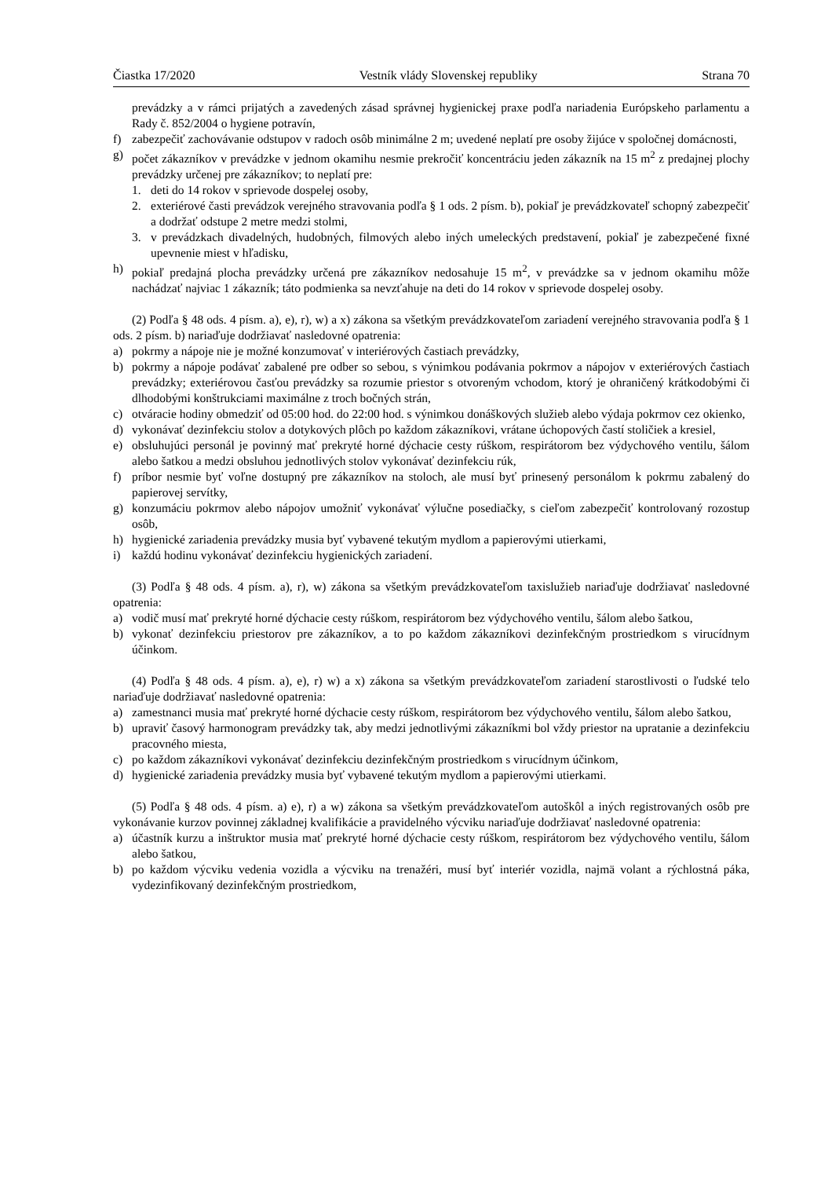Čiastka 17/2020 Vestník vlády Slovenskej republiky Strana 70
prevádzky a v rámci prijatých a zavedených zásad správnej hygienickej praxe podľa nariadenia Európskeho parlamentu a Rady č. 852/2004 o hygiene potravín,
f) zabezpečiť zachovávanie odstupov v radoch osôb minimálne 2 m; uvedené neplatí pre osoby žijúce v spoločnej domácnosti,
g) počet zákazníkov v prevádzke v jednom okamihu nesmie prekročiť koncentráciu jeden zákazník na 15 m<sup>2</sup> z predajnej plochy prevádzky určenej pre zákazníkov; to neplatí pre:
1. deti do 14 rokov v sprievode dospelej osoby,
2. exteriérové časti prevádzok verejného stravovania podľa § 1 ods. 2 písm. b), pokiaľ je prevádzkovateľ schopný zabezpečiť a dodržať odstupe 2 metre medzi stolmi,
3. v prevádzkach divadelných, hudobných, filmových alebo iných umeleckých predstavení, pokiaľ je zabezpečené fixné upevnenie miest v hľadisku,
h) pokiaľ predajná plocha prevádzky určená pre zákazníkov nedosahuje 15 m<sup>2</sup>, v prevádzke sa v jednom okamihu môže nachádzať najviac 1 zákazník; táto podmienka sa nevzťahuje na deti do 14 rokov v sprievode dospelej osoby.
(2) Podľa § 48 ods. 4 písm. a), e), r), w) a x) zákona sa všetkým prevádzkovateľom zariadení verejného stravovania podľa § 1 ods. 2 písm. b) nariaďuje dodržiavať nasledovné opatrenia:
a) pokrmy a nápoje nie je možné konzumovať v interiérových častiach prevádzky,
b) pokrmy a nápoje podávať zabalené pre odber so sebou, s výnimkou podávania pokrmov a nápojov v exteriérových častiach prevádzky; exteriérovou časťou prevádzky sa rozumie priestor s otvoreným vchodom, ktorý je ohraničený krátkodobými či dlhodobými konštrukciami maximálne z troch bočných strán,
c) otváracie hodiny obmedziť od 05:00 hod. do 22:00 hod. s výnimkou donáškových služieb alebo výdaja pokrmov cez okienko,
d) vykonávať dezinfekciu stolov a dotykových plôch po každom zákazníkovi, vrátane úchopových častí stoličiek a kresiel,
e) obsluhujúci personál je povinný mať prekryté horné dýchacie cesty rúškom, respirátorom bez výdychového ventilu, šálom alebo šatkou a medzi obsluhou jednotlivých stolov vykonávať dezinfekciu rúk,
f) príbor nesmie byť voľne dostupný pre zákazníkov na stoloch, ale musí byť prinesený personálom k pokrmu zabalený do papierovej servítky,
g) konzumáciu pokrmov alebo nápojov umožniť vykonávať výlučne posediačky, s cieľom zabezpečiť kontrolovaný rozostup osôb,
h) hygienické zariadenia prevádzky musia byť vybavené tekutým mydlom a papierovými utierkami,
i) každú hodinu vykonávať dezinfekciu hygienických zariadení.
(3) Podľa § 48 ods. 4 písm. a), r), w) zákona sa všetkým prevádzkovateľom taxislužieb nariaďuje dodržiavať nasledovné opatrenia:
a) vodič musí mať prekryté horné dýchacie cesty rúškom, respirátorom bez výdychového ventilu, šálom alebo šatkou,
b) vykonať dezinfekciu priestorov pre zákazníkov, a to po každom zákazníkovi dezinfekčným prostriedkom s virucídnym účinkom.
(4) Podľa § 48 ods. 4 písm. a), e), r) w) a x) zákona sa všetkým prevádzkovateľom zariadení starostlivosti o ľudské telo nariaďuje dodržiavať nasledovné opatrenia:
a) zamestnanci musia mať prekryté horné dýchacie cesty rúškom, respirátorom bez výdychového ventilu, šálom alebo šatkou,
b) upraviť časový harmonogram prevádzky tak, aby medzi jednotlivými zákazníkmi bol vždy priestor na upratanie a dezinfekciu pracovného miesta,
c) po každom zákazníkovi vykonávať dezinfekciu dezinfekčným prostriedkom s virucídnym účinkom,
d) hygienické zariadenia prevádzky musia byť vybavené tekutým mydlom a papierovými utierkami.
(5) Podľa § 48 ods. 4 písm. a) e), r) a w) zákona sa všetkým prevádzkovateľom autoškôl a iných registrovaných osôb pre vykonávanie kurzov povinnej základnej kvalifikácie a pravidelného výcviku nariaďuje dodržiavať nasledovné opatrenia:
a) účastník kurzu a inštruktor musia mať prekryté horné dýchacie cesty rúškom, respirátorom bez výdychového ventilu, šálom alebo šatkou,
b) po každom výcviku vedenia vozidla a výcviku na trenažéri, musí byť interiér vozidla, najmä volant a rýchlostná páka, vydezinfikovaný dezinfekčným prostriedkom,